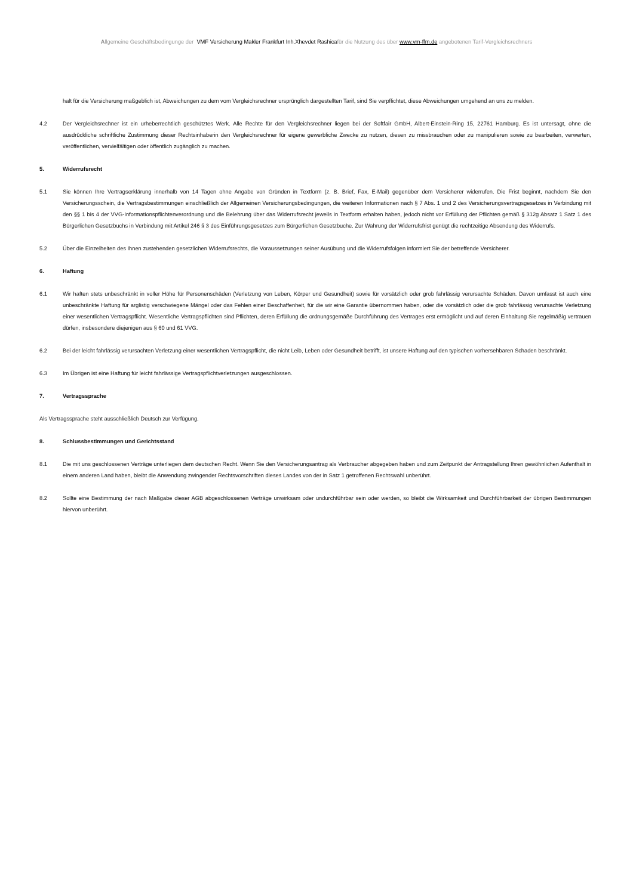Allgemeine Geschäftsbedingunge der VMF Versicherung Makler Frankfurt Inh.Xhevdet Rashicafür die Nutzung des über www.vm-ffm.de angebotenen Tarif-Vergleichsrechners
halt für die Versicherung maßgeblich ist, Abweichungen zu dem vom Vergleichsrechner ursprünglich dargestellten Tarif, sind Sie verpflichtet, diese Abweichungen umgehend an uns zu melden.
4.2 Der Vergleichsrechner ist ein urheberrechtlich geschütztes Werk. Alle Rechte für den Vergleichsrechner liegen bei der Softfair GmbH, Albert-Einstein-Ring 15, 22761 Hamburg. Es ist untersagt, ohne die ausdrückliche schriftliche Zustimmung dieser Rechtsinhaberin den Vergleichsrechner für eigene gewerbliche Zwecke zu nutzen, diesen zu missbrauchen oder zu manipulieren sowie zu bearbeiten, verwerten, veröffentlichen, vervielfältigen oder öffentlich zugänglich zu machen.
5. Widerrufsrecht
5.1 Sie können Ihre Vertragserklärung innerhalb von 14 Tagen ohne Angabe von Gründen in Textform (z. B. Brief, Fax, E-Mail) gegenüber dem Versicherer widerrufen. Die Frist beginnt, nachdem Sie den Versicherungsschein, die Vertragsbestimmungen einschließlich der Allgemeinen Versicherungsbedingungen, die weiteren Informationen nach § 7 Abs. 1 und 2 des Versicherungsvertragsgesetzes in Verbindung mit den §§ 1 bis 4 der VVG-Informationspflichtenverordnung und die Belehrung über das Widerrufsrecht jeweils in Textform erhalten haben, jedoch nicht vor Erfüllung der Pflichten gemäß § 312g Absatz 1 Satz 1 des Bürgerlichen Gesetzbuchs in Verbindung mit Artikel 246 § 3 des Einführungsgesetzes zum Bürgerlichen Gesetzbuche. Zur Wahrung der Widerrufsfrist genügt die rechtzeitige Absendung des Widerrufs.
5.2 Über die Einzelheiten des Ihnen zustehenden gesetzlichen Widerrufsrechts, die Voraussetzungen seiner Ausübung und die Widerrufsfolgen informiert Sie der betreffende Versicherer.
6. Haftung
6.1 Wir haften stets unbeschränkt in voller Höhe für Personenschäden (Verletzung von Leben, Körper und Gesundheit) sowie für vorsätzlich oder grob fahrlässig verursachte Schäden. Davon umfasst ist auch eine unbeschränkte Haftung für arglistig verschwiegene Mängel oder das Fehlen einer Beschaffenheit, für die wir eine Garantie übernommen haben, oder die vorsätzlich oder die grob fahrlässig verursachte Verletzung einer wesentlichen Vertragspflicht. Wesentliche Vertragspflichten sind Pflichten, deren Erfüllung die ordnungsgemäße Durchführung des Vertrages erst ermöglicht und auf deren Einhaltung Sie regelmäßig vertrauen dürfen, insbesondere diejenigen aus § 60 und 61 VVG.
6.2 Bei der leicht fahrlässig verursachten Verletzung einer wesentlichen Vertragspflicht, die nicht Leib, Leben oder Gesundheit betrifft, ist unsere Haftung auf den typischen vorhersehbaren Schaden beschränkt.
6.3 Im Übrigen ist eine Haftung für leicht fahrlässige Vertragspflichtverletzungen ausgeschlossen.
7. Vertragssprache
Als Vertragssprache steht ausschließlich Deutsch zur Verfügung.
8. Schlussbestimmungen und Gerichtsstand
8.1 Die mit uns geschlossenen Verträge unterliegen dem deutschen Recht. Wenn Sie den Versicherungsantrag als Verbraucher abgegeben haben und zum Zeitpunkt der Antragstellung Ihren gewöhnlichen Aufenthalt in einem anderen Land haben, bleibt die Anwendung zwingender Rechtsvorschriften dieses Landes von der in Satz 1 getroffenen Rechtswahl unberührt.
8.2 Sollte eine Bestimmung der nach Maßgabe dieser AGB abgeschlossenen Verträge unwirksam oder undurchführbar sein oder werden, so bleibt die Wirksamkeit und Durchführbarkeit der übrigen Bestimmungen hiervon unberührt.